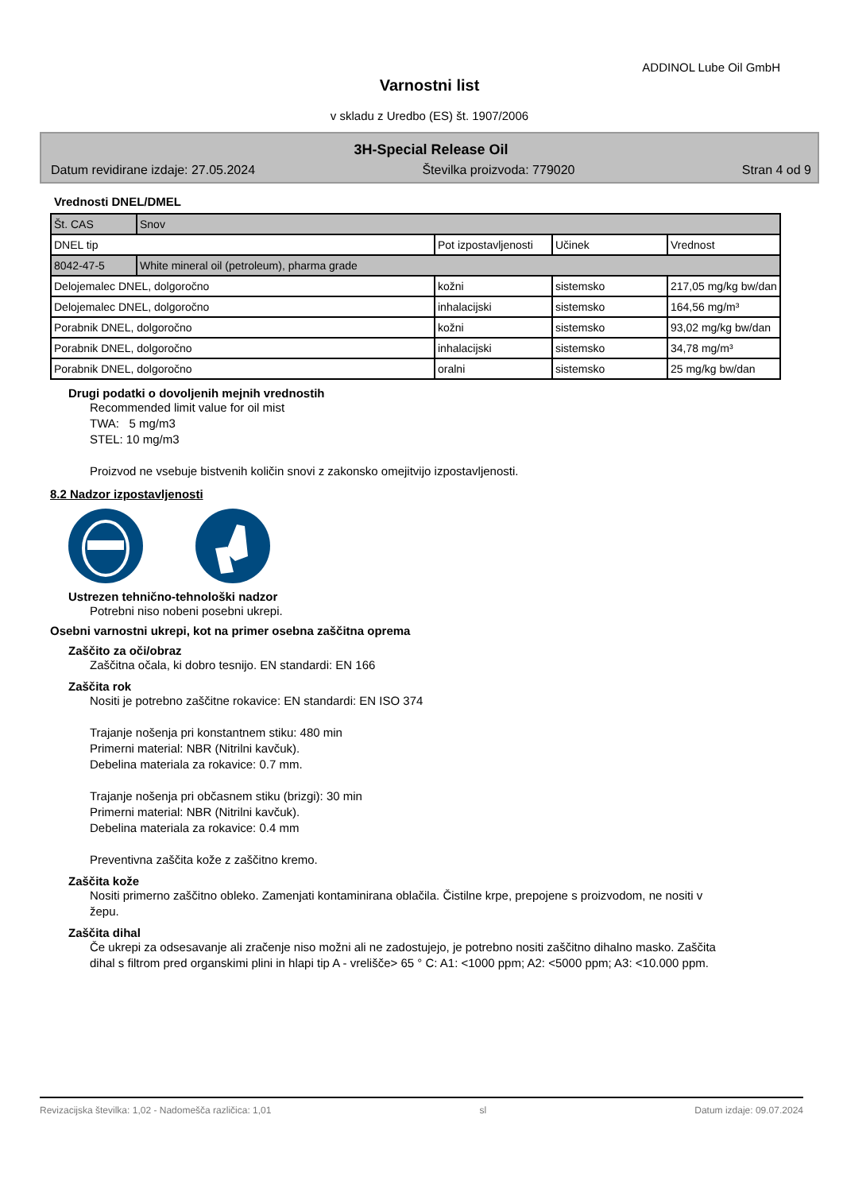ADDINOL Lube Oil GmbH
Varnostni list
v skladu z Uredbo (ES) št. 1907/2006
3H-Special Release Oil
Datum revidirane izdaje: 27.05.2024 Številka proizvoda: 779020 Stran 4 od 9
Vrednosti DNEL/DMEL
| Št. CAS | Snov | | | |
| --- | --- | --- | --- | --- |
| DNEL tip | | Pot izpostavljenosti | Učinek | Vrednost |
| 8042-47-5 | White mineral oil (petroleum), pharma grade | | | |
| Delojemalec DNEL, dolgoročno | | kožni | sistemsko | 217,05 mg/kg bw/dan |
| Delojemalec DNEL, dolgoročno | | inhalacijski | sistemsko | 164,56 mg/m³ |
| Porabnik DNEL, dolgoročno | | kožni | sistemsko | 93,02 mg/kg bw/dan |
| Porabnik DNEL, dolgoročno | | inhalacijski | sistemsko | 34,78 mg/m³ |
| Porabnik DNEL, dolgoročno | | oralni | sistemsko | 25 mg/kg bw/dan |
Drugi podatki o dovoljenih mejnih vrednostih
Recommended limit value for oil mist
TWA: 5 mg/m3
STEL: 10 mg/m3
Proizvod ne vsebuje bistvenih količin snovi z zakonsko omejitvijo izpostavljenosti.
8.2 Nadzor izpostavljenosti
Ustrezen tehnično-tehnološki nadzor
Potrebni niso nobeni posebni ukrepi.
Osebni varnostni ukrepi, kot na primer osebna zaščitna oprema
Zaščito za oči/obraz
Zaščitna očala, ki dobro tesnijo. EN standardi: EN 166
Zaščita rok
Nositi je potrebno zaščitne rokavice: EN standardi: EN ISO 374
Trajanje nošenja pri konstantnem stiku: 480 min
Primerni material: NBR (Nitrilni kavčuk).
Debelina materiala za rokavice: 0.7 mm.
Trajanje nošenja pri občasnem stiku (brizgi): 30 min
Primerni material: NBR (Nitrilni kavčuk).
Debelina materiala za rokavice: 0.4 mm
Preventivna zaščita kože z zaščitno kremo.
Zaščita kože
Nositi primerno zaščitno obleko. Zamenjati kontaminirana oblačila. Čistilne krpe, prepojene s proizvodom, ne nositi v žepu.
Zaščita dihal
Če ukrepi za odsesavanje ali zračenje niso možni ali ne zadostujejo, je potrebno nositi zaščitno dihalno masko. Zaščita dihal s filtrom pred organskimi plini in hlapi tip A - vrelišče> 65 ° C: A1: <1000 ppm; A2: <5000 ppm; A3: <10.000 ppm.
Revizacijska številka: 1,02 - Nadomešča različica: 1,01 sl Datum izdaje: 09.07.2024